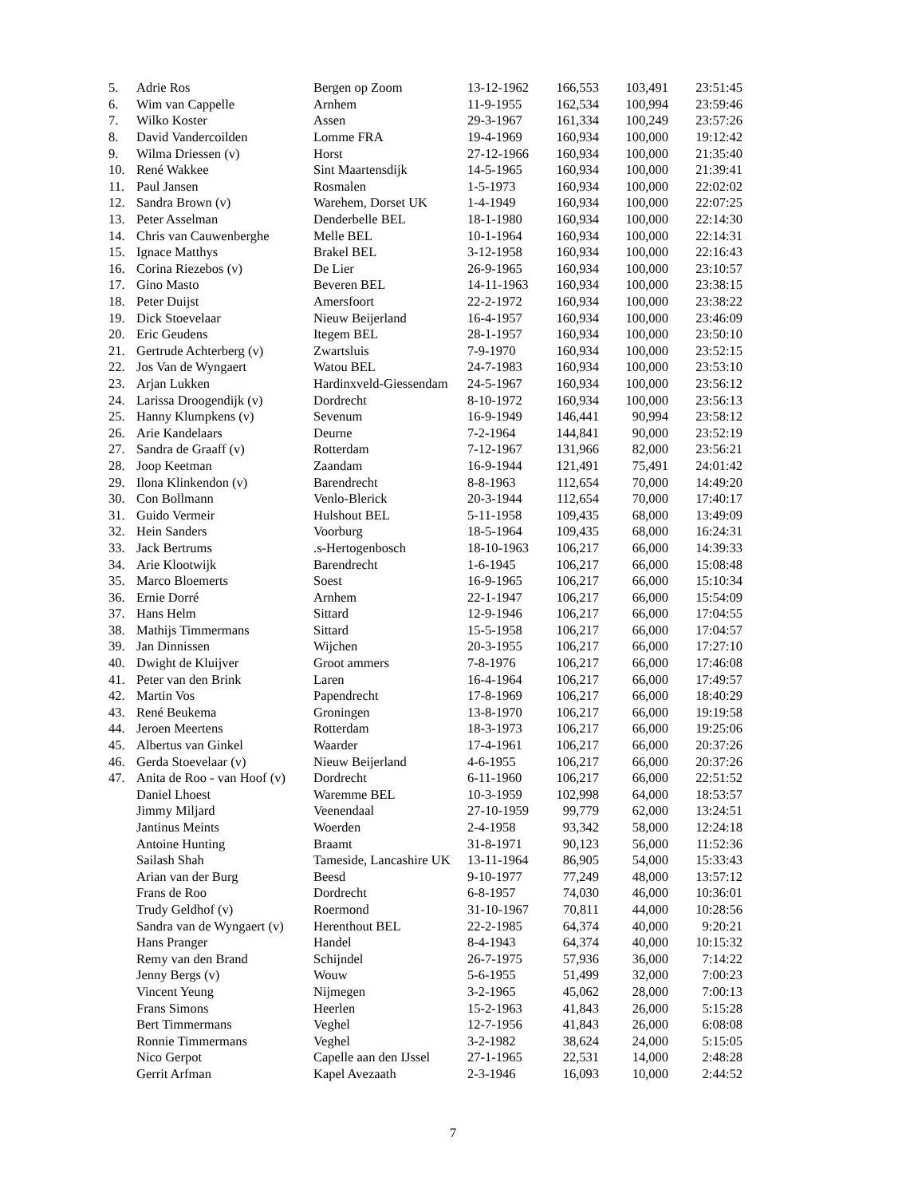| 5. | Adrie Ros | Bergen op Zoom | 13-12-1962 | 166,553 | 103,491 | 23:51:45 |
| 6. | Wim van Cappelle | Arnhem | 11-9-1955 | 162,534 | 100,994 | 23:59:46 |
| 7. | Wilko Koster | Assen | 29-3-1967 | 161,334 | 100,249 | 23:57:26 |
| 8. | David Vandercoilden | Lomme FRA | 19-4-1969 | 160,934 | 100,000 | 19:12:42 |
| 9. | Wilma Driessen (v) | Horst | 27-12-1966 | 160,934 | 100,000 | 21:35:40 |
| 10. | René Wakkee | Sint Maartensdijk | 14-5-1965 | 160,934 | 100,000 | 21:39:41 |
| 11. | Paul Jansen | Rosmalen | 1-5-1973 | 160,934 | 100,000 | 22:02:02 |
| 12. | Sandra Brown (v) | Warehem, Dorset UK | 1-4-1949 | 160,934 | 100,000 | 22:07:25 |
| 13. | Peter Asselman | Denderbelle BEL | 18-1-1980 | 160,934 | 100,000 | 22:14:30 |
| 14. | Chris van Cauwenberghe | Melle BEL | 10-1-1964 | 160,934 | 100,000 | 22:14:31 |
| 15. | Ignace Matthys | Brakel BEL | 3-12-1958 | 160,934 | 100,000 | 22:16:43 |
| 16. | Corina Riezebos (v) | De Lier | 26-9-1965 | 160,934 | 100,000 | 23:10:57 |
| 17. | Gino Masto | Beveren BEL | 14-11-1963 | 160,934 | 100,000 | 23:38:15 |
| 18. | Peter Duijst | Amersfoort | 22-2-1972 | 160,934 | 100,000 | 23:38:22 |
| 19. | Dick Stoevelaar | Nieuw Beijerland | 16-4-1957 | 160,934 | 100,000 | 23:46:09 |
| 20. | Eric Geudens | Itegem BEL | 28-1-1957 | 160,934 | 100,000 | 23:50:10 |
| 21. | Gertrude Achterberg (v) | Zwartsluis | 7-9-1970 | 160,934 | 100,000 | 23:52:15 |
| 22. | Jos Van de Wyngaert | Watou BEL | 24-7-1983 | 160,934 | 100,000 | 23:53:10 |
| 23. | Arjan Lukken | Hardinxveld-Giessendam | 24-5-1967 | 160,934 | 100,000 | 23:56:12 |
| 24. | Larissa Droogendijk (v) | Dordrecht | 8-10-1972 | 160,934 | 100,000 | 23:56:13 |
| 25. | Hanny Klumpkens (v) | Sevenum | 16-9-1949 | 146,441 | 90,994 | 23:58:12 |
| 26. | Arie Kandelaars | Deurne | 7-2-1964 | 144,841 | 90,000 | 23:52:19 |
| 27. | Sandra de Graaff (v) | Rotterdam | 7-12-1967 | 131,966 | 82,000 | 23:56:21 |
| 28. | Joop Keetman | Zaandam | 16-9-1944 | 121,491 | 75,491 | 24:01:42 |
| 29. | Ilona Klinkendon (v) | Barendrecht | 8-8-1963 | 112,654 | 70,000 | 14:49:20 |
| 30. | Con Bollmann | Venlo-Blerick | 20-3-1944 | 112,654 | 70,000 | 17:40:17 |
| 31. | Guido Vermeir | Hulshout BEL | 5-11-1958 | 109,435 | 68,000 | 13:49:09 |
| 32. | Hein Sanders | Voorburg | 18-5-1964 | 109,435 | 68,000 | 16:24:31 |
| 33. | Jack Bertrums | .s-Hertogenbosch | 18-10-1963 | 106,217 | 66,000 | 14:39:33 |
| 34. | Arie Klootwijk | Barendrecht | 1-6-1945 | 106,217 | 66,000 | 15:08:48 |
| 35. | Marco Bloemerts | Soest | 16-9-1965 | 106,217 | 66,000 | 15:10:34 |
| 36. | Ernie Dorré | Arnhem | 22-1-1947 | 106,217 | 66,000 | 15:54:09 |
| 37. | Hans Helm | Sittard | 12-9-1946 | 106,217 | 66,000 | 17:04:55 |
| 38. | Mathijs Timmermans | Sittard | 15-5-1958 | 106,217 | 66,000 | 17:04:57 |
| 39. | Jan Dinnissen | Wijchen | 20-3-1955 | 106,217 | 66,000 | 17:27:10 |
| 40. | Dwight de Kluijver | Groot ammers | 7-8-1976 | 106,217 | 66,000 | 17:46:08 |
| 41. | Peter van den Brink | Laren | 16-4-1964 | 106,217 | 66,000 | 17:49:57 |
| 42. | Martin Vos | Papendrecht | 17-8-1969 | 106,217 | 66,000 | 18:40:29 |
| 43. | René Beukema | Groningen | 13-8-1970 | 106,217 | 66,000 | 19:19:58 |
| 44. | Jeroen Meertens | Rotterdam | 18-3-1973 | 106,217 | 66,000 | 19:25:06 |
| 45. | Albertus van Ginkel | Waarder | 17-4-1961 | 106,217 | 66,000 | 20:37:26 |
| 46. | Gerda Stoevelaar (v) | Nieuw Beijerland | 4-6-1955 | 106,217 | 66,000 | 20:37:26 |
| 47. | Anita de Roo - van Hoof (v) | Dordrecht | 6-11-1960 | 106,217 | 66,000 | 22:51:52 |
| | Daniel Lhoest | Waremme BEL | 10-3-1959 | 102,998 | 64,000 | 18:53:57 |
| | Jimmy Miljard | Veenendaal | 27-10-1959 | 99,779 | 62,000 | 13:24:51 |
| | Jantinus Meints | Woerden | 2-4-1958 | 93,342 | 58,000 | 12:24:18 |
| | Antoine Hunting | Braamt | 31-8-1971 | 90,123 | 56,000 | 11:52:36 |
| | Sailash Shah | Tameside, Lancashire UK | 13-11-1964 | 86,905 | 54,000 | 15:33:43 |
| | Arian van der Burg | Beesd | 9-10-1977 | 77,249 | 48,000 | 13:57:12 |
| | Frans de Roo | Dordrecht | 6-8-1957 | 74,030 | 46,000 | 10:36:01 |
| | Trudy Geldhof (v) | Roermond | 31-10-1967 | 70,811 | 44,000 | 10:28:56 |
| | Sandra van de Wyngaert (v) | Herenthout BEL | 22-2-1985 | 64,374 | 40,000 | 9:20:21 |
| | Hans Pranger | Handel | 8-4-1943 | 64,374 | 40,000 | 10:15:32 |
| | Remy van den Brand | Schijndel | 26-7-1975 | 57,936 | 36,000 | 7:14:22 |
| | Jenny Bergs (v) | Wouw | 5-6-1955 | 51,499 | 32,000 | 7:00:23 |
| | Vincent Yeung | Nijmegen | 3-2-1965 | 45,062 | 28,000 | 7:00:13 |
| | Frans Simons | Heerlen | 15-2-1963 | 41,843 | 26,000 | 5:15:28 |
| | Bert Timmermans | Veghel | 12-7-1956 | 41,843 | 26,000 | 6:08:08 |
| | Ronnie Timmermans | Veghel | 3-2-1982 | 38,624 | 24,000 | 5:15:05 |
| | Nico Gerpot | Capelle aan den IJssel | 27-1-1965 | 22,531 | 14,000 | 2:48:28 |
| | Gerrit Arfman | Kapel Avezaath | 2-3-1946 | 16,093 | 10,000 | 2:44:52 |
7